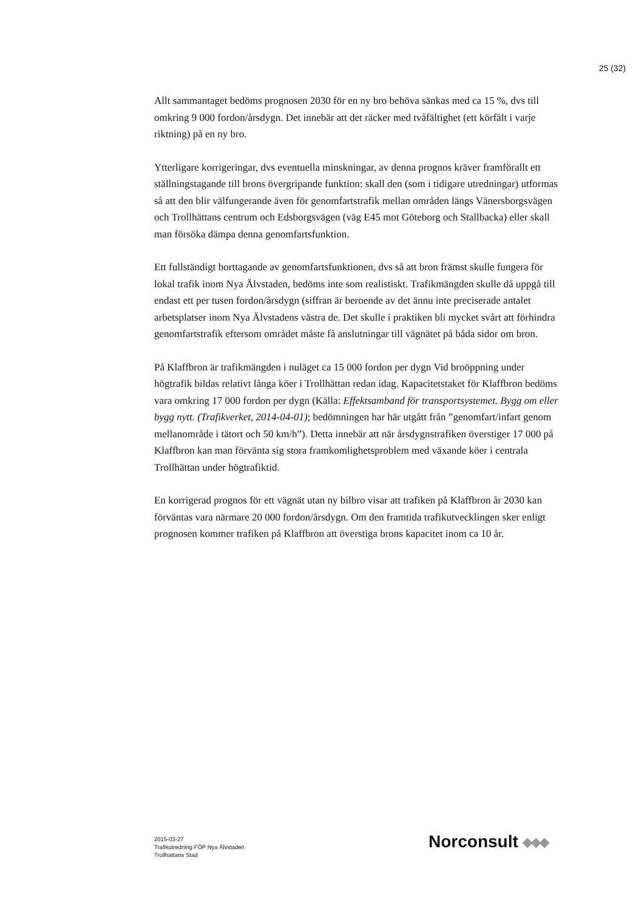25 (32)
Allt sammantaget bedöms prognosen 2030 för en ny bro behöva sänkas med ca 15 %, dvs till omkring 9 000 fordon/årsdygn. Det innebär att det räcker med tvåfältighet (ett körfält i varje riktning) på en ny bro.
Ytterligare korrigeringar, dvs eventuella minskningar, av denna prognos kräver framförallt ett ställningstagande till brons övergripande funktion: skall den (som i tidigare utredningar) utformas så att den blir välfungerande även för genomfartstrafik mellan områden längs Vänersborgsvägen och Trollhättans centrum och Edsborgsvägen (väg E45 mot Göteborg och Stallbacka) eller skall man försöka dämpa denna genomfartsfunktion.
Ett fullständigt borttagande av genomfartsfunktionen, dvs så att bron främst skulle fungera för lokal trafik inom Nya Älvstaden, bedöms inte som realistiskt. Trafikmängden skulle då uppgå till endast ett per tusen fordon/årsdygn (siffran är beroende av det ännu inte preciserade antalet arbetsplatser inom Nya Älvstadens västra de. Det skulle i praktiken bli mycket svårt att förhindra genomfartstrafik eftersom området måste få anslutningar till vägnätet på båda sidor om bron.
På Klaffbron är trafikmängden i nuläget ca 15 000 fordon per dygn Vid broöppning under högtrafik bildas relativt långa köer i Trollhättan redan idag. Kapacitetstaket för Klaffbron bedöms vara omkring 17 000 fordon per dygn (Källa: Effektsamband för transportsystemet. Bygg om eller bygg nytt. (Trafikverket, 2014-04-01); bedömningen har här utgått från ”genomfart/infart genom mellanområde i tätort och 50 km/h”). Detta innebär att när årsdygnstrafiken överstiger 17 000 på Klaffbron kan man förvänta sig stora framkomlighetsproblem med växande köer i centrala Trollhättan under högtrafiktid.
En korrigerad prognos för ett vägnät utan ny bilbro visar att trafiken på Klaffbron år 2030 kan förväntas vara närmare 20 000 fordon/årsdygn. Om den framtida trafikutvecklingen sker enligt prognosen kommer trafiken på Klaffbron att överstiga brons kapacitet inom ca 10 år.
2015-03-27
Trafikutredning FÖP Nya Älvstaden
Trollhättans Stad
Norconsult